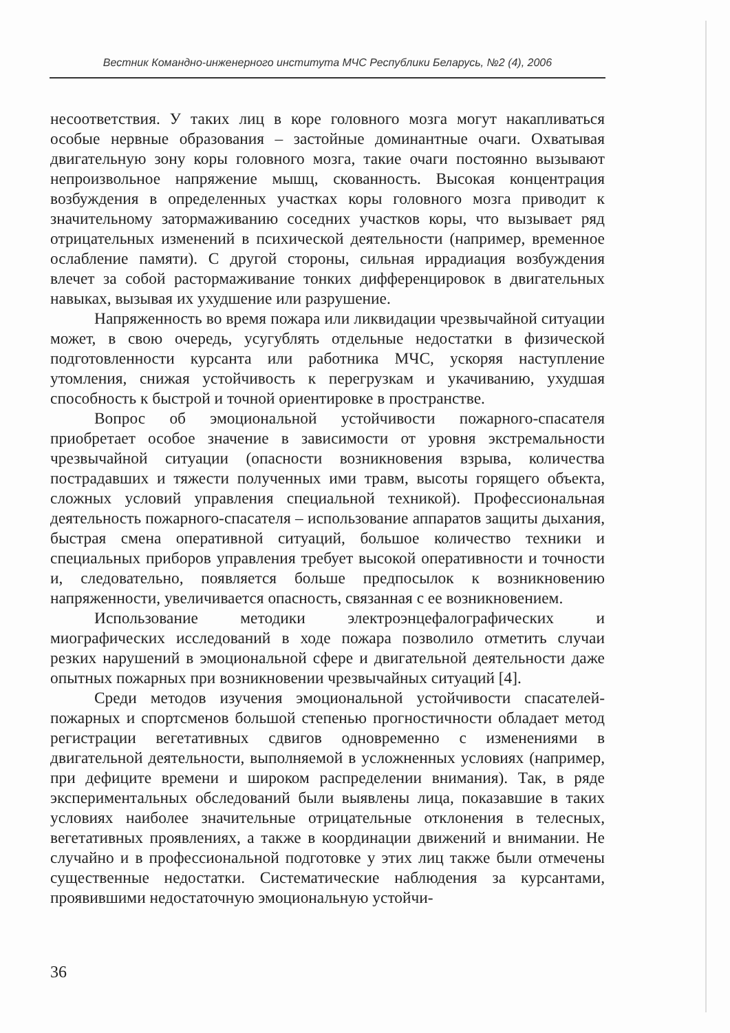Вестник Командно-инженерного института МЧС Республики Беларусь, №2 (4), 2006
несоответствия. У таких лиц в коре головного мозга могут накапливаться особые нервные образования – застойные доминантные очаги. Охватывая двигательную зону коры головного мозга, такие очаги постоянно вызывают непроизвольное напряжение мышц, скованность. Высокая концентрация возбуждения в определенных участках коры головного мозга приводит к значительному затормаживанию соседних участков коры, что вызывает ряд отрицательных изменений в психической деятельности (например, временное ослабление памяти). С другой стороны, сильная иррадиация возбуждения влечет за собой растормаживание тонких дифференцировок в двигательных навыках, вызывая их ухудшение или разрушение.
Напряженность во время пожара или ликвидации чрезвычайной ситуации может, в свою очередь, усугублять отдельные недостатки в физической подготовленности курсанта или работника МЧС, ускоряя наступление утомления, снижая устойчивость к перегрузкам и укачиванию, ухудшая способность к быстрой и точной ориентировке в пространстве.
Вопрос об эмоциональной устойчивости пожарного-спасателя приобретает особое значение в зависимости от уровня экстремальности чрезвычайной ситуации (опасности возникновения взрыва, количества пострадавших и тяжести полученных ими травм, высоты горящего объекта, сложных условий управления специальной техникой). Профессиональная деятельность пожарного-спасателя – использование аппаратов защиты дыхания, быстрая смена оперативной ситуаций, большое количество техники и специальных приборов управления требует высокой оперативности и точности и, следовательно, появляется больше предпосылок к возникновению напряженности, увеличивается опасность, связанная с ее возникновением.
Использование методики электроэнцефалографических и миографических исследований в ходе пожара позволило отметить случаи резких нарушений в эмоциональной сфере и двигательной деятельности даже опытных пожарных при возникновении чрезвычайных ситуаций [4].
Среди методов изучения эмоциональной устойчивости спасателей-пожарных и спортсменов большой степенью прогностичности обладает метод регистрации вегетативных сдвигов одновременно с изменениями в двигательной деятельности, выполняемой в усложненных условиях (например, при дефиците времени и широком распределении внимания). Так, в ряде экспериментальных обследований были выявлены лица, показавшие в таких условиях наиболее значительные отрицательные отклонения в телесных, вегетативных проявлениях, а также в координации движений и внимании. Не случайно и в профессиональной подготовке у этих лиц также были отмечены существенные недостатки. Систематические наблюдения за курсантами, проявившими недостаточную эмоциональную устойчи-
36